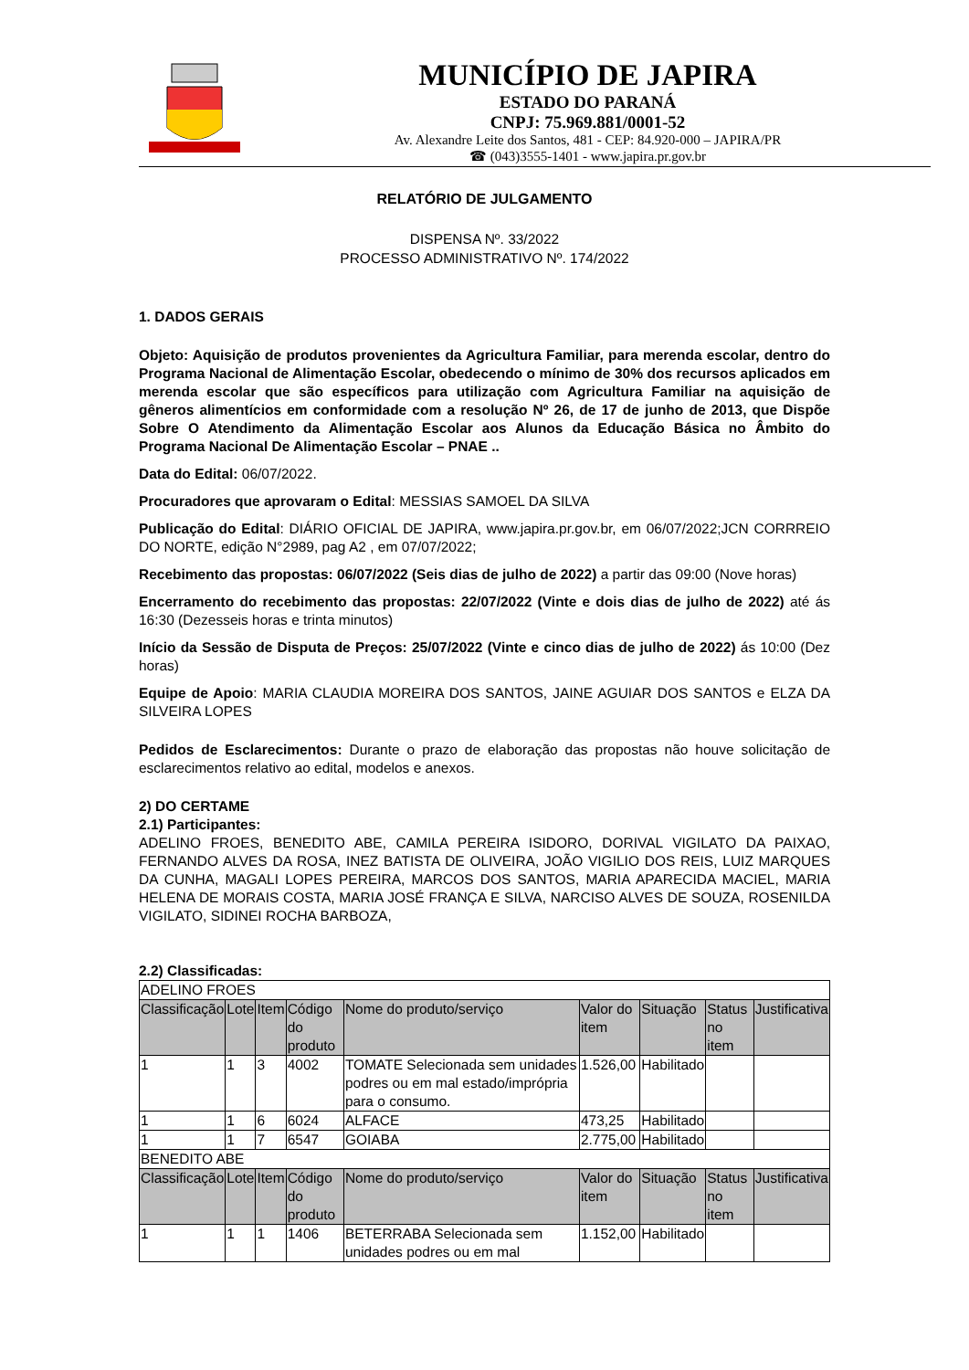MUNICÍPIO DE JAPIRA
ESTADO DO PARANÁ
CNPJ: 75.969.881/0001-52
Av. Alexandre Leite dos Santos, 481 - CEP: 84.920-000 – JAPIRA/PR
☎ (043)3555-1401 - www.japira.pr.gov.br
RELATÓRIO DE JULGAMENTO
DISPENSA Nº. 33/2022
PROCESSO ADMINISTRATIVO Nº. 174/2022
1. DADOS GERAIS
Objeto: Aquisição de produtos provenientes da Agricultura Familiar, para merenda escolar, dentro do Programa Nacional de Alimentação Escolar, obedecendo o mínimo de 30% dos recursos aplicados em merenda escolar que são específicos para utilização com Agricultura Familiar na aquisição de gêneros alimentícios em conformidade com a resolução Nº 26, de 17 de junho de 2013, que Dispõe Sobre O Atendimento da Alimentação Escolar aos Alunos da Educação Básica no Âmbito do Programa Nacional De Alimentação Escolar – PNAE ..
Data do Edital: 06/07/2022.
Procuradores que aprovaram o Edital: MESSIAS SAMOEL DA SILVA
Publicação do Edital: DIÁRIO OFICIAL DE JAPIRA, www.japira.pr.gov.br, em 06/07/2022;JCN CORRREIO DO NORTE, edição N°2989, pag A2 , em 07/07/2022;
Recebimento das propostas: 06/07/2022 (Seis dias de julho de 2022) a partir das 09:00 (Nove horas)
Encerramento do recebimento das propostas: 22/07/2022 (Vinte e dois dias de julho de 2022) até ás 16:30 (Dezesseis horas e trinta minutos)
Início da Sessão de Disputa de Preços: 25/07/2022 (Vinte e cinco dias de julho de 2022) ás 10:00 (Dez horas)
Equipe de Apoio: MARIA CLAUDIA MOREIRA DOS SANTOS, JAINE AGUIAR DOS SANTOS e ELZA DA SILVEIRA LOPES
Pedidos de Esclarecimentos: Durante o prazo de elaboração das propostas não houve solicitação de esclarecimentos relativo ao edital, modelos e anexos.
2) DO CERTAME
2.1) Participantes:
ADELINO FROES, BENEDITO ABE, CAMILA PEREIRA ISIDORO, DORIVAL VIGILATO DA PAIXAO, FERNANDO ALVES DA ROSA, INEZ BATISTA DE OLIVEIRA, JOÃO VIGILIO DOS REIS, LUIZ MARQUES DA CUNHA, MAGALI LOPES PEREIRA, MARCOS DOS SANTOS, MARIA APARECIDA MACIEL, MARIA HELENA DE MORAIS COSTA, MARIA JOSÉ FRANÇA E SILVA, NARCISO ALVES DE SOUZA, ROSENILDA VIGILATO, SIDINEI ROCHA BARBOZA,
2.2) Classificadas:
| ADELINO FROES | | | | | | | | |
| Classificação | Lote | Item | Código do produto | Nome do produto/serviço | Valor do item | Situação | Status no item | Justificativa |
| 1 | 1 | 3 | 4002 | TOMATE Selecionada sem unidades podres ou em mal estado/imprópria para o consumo. | 1.526,00 | Habilitado | | |
| 1 | 1 | 6 | 6024 | ALFACE | 473,25 | Habilitado | | |
| 1 | 1 | 7 | 6547 | GOIABA | 2.775,00 | Habilitado | | |
| BENEDITO ABE | | | | | | | | |
| Classificação | Lote | Item | Código do produto | Nome do produto/serviço | Valor do item | Situação | Status no item | Justificativa |
| 1 | 1 | 1 | 1406 | BETERRABA Selecionada sem unidades podres ou em mal | 1.152,00 | Habilitado | | |